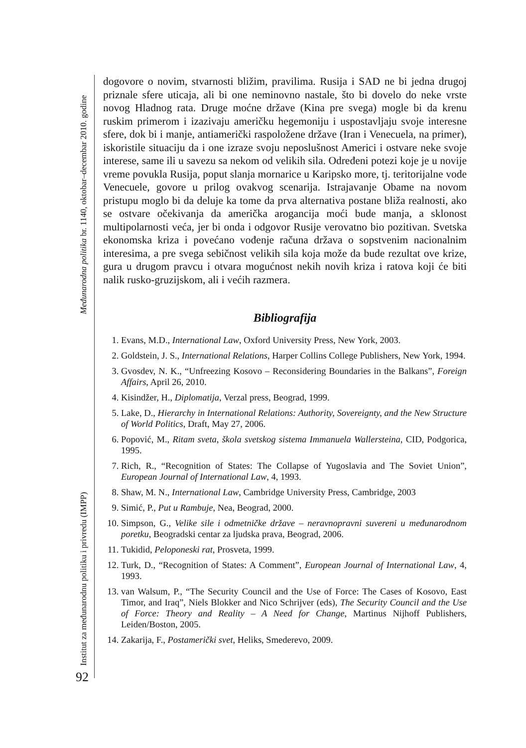Međunarodna politika br. 1140, oktobar–decembar 2010. godine
Institut za međunarodnu politiku i privredu (IMPP)
92
dogovore o novim, stvarnosti bližim, pravilima. Rusija i SAD ne bi jedna drugoj priznale sfere uticaja, ali bi one neminovno nastale, što bi dovelo do neke vrste novog Hladnog rata. Druge moćne države (Kina pre svega) mogle bi da krenu ruskim primerom i izazivaju američku hegemoniju i uspostavljaju svoje interesne sfere, dok bi i manje, antiamerički raspoložene države (Iran i Venecuela, na primer), iskoristile situaciju da i one izraze svoju neposlušnost Americi i ostvare neke svoje interese, same ili u savezu sa nekom od velikih sila. Određeni potezi koje je u novije vreme povukla Rusija, poput slanja mornarice u Karipsko more, tj. teritorijalne vode Venecuele, govore u prilog ovakvog scenarija. Istrajavanje Obame na novom pristupu moglo bi da deluje ka tome da prva alternativa postane bliža realnosti, ako se ostvare očekivanja da američka arogancija moći bude manja, a sklonost multipolarnosti veća, jer bi onda i odgovor Rusije verovatno bio pozitivan. Svetska ekonomska kriza i povećano vođenje računa država o sopstvenim nacionalnim interesima, a pre svega sebičnost velikih sila koja može da bude rezultat ove krize, gura u drugom pravcu i otvara mogućnost nekih novih kriza i ratova koji će biti nalik rusko-gruzijskom, ali i većih razmera.
Bibliografija
1. Evans, M.D., International Law, Oxford University Press, New York, 2003.
2. Goldstein, J. S., International Relations, Harper Collins College Publishers, New York, 1994.
3. Gvosdev, N. K., “Unfreezing Kosovo – Reconsidering Boundaries in the Balkans”, Foreign Affairs, April 26, 2010.
4. Kisindžer, H., Diplomatija, Verzal press, Beograd, 1999.
5. Lake, D., Hierarchy in International Relations: Authority, Sovereignty, and the New Structure of World Politics, Draft, May 27, 2006.
6. Popović, M., Ritam sveta, škola svetskog sistema Immanuela Wallersteina, CID, Podgorica, 1995.
7. Rich, R., “Recognition of States: The Collapse of Yugoslavia and The Soviet Union”, European Journal of International Law, 4, 1993.
8. Shaw, M. N., International Law, Cambridge University Press, Cambridge, 2003
9. Simić, P., Put u Rambuje, Nea, Beograd, 2000.
10. Simpson, G., Velike sile i odmetničke države – neravnopravni suvereni u međunarodnom poretku, Beogradski centar za ljudska prava, Beograd, 2006.
11. Tukidid, Peloponeski rat, Prosveta, 1999.
12. Turk, D., “Recognition of States: A Comment”, European Journal of International Law, 4, 1993.
13. van Walsum, P., “The Security Council and the Use of Force: The Cases of Kosovo, East Timor, and Iraq”, Niels Blokker and Nico Schrijver (eds), The Security Council and the Use of Force: Theory and Reality – A Need for Change, Martinus Nijhoff Publishers, Leiden/Boston, 2005.
14. Zakarija, F., Postamerički svet, Heliks, Smederevo, 2009.